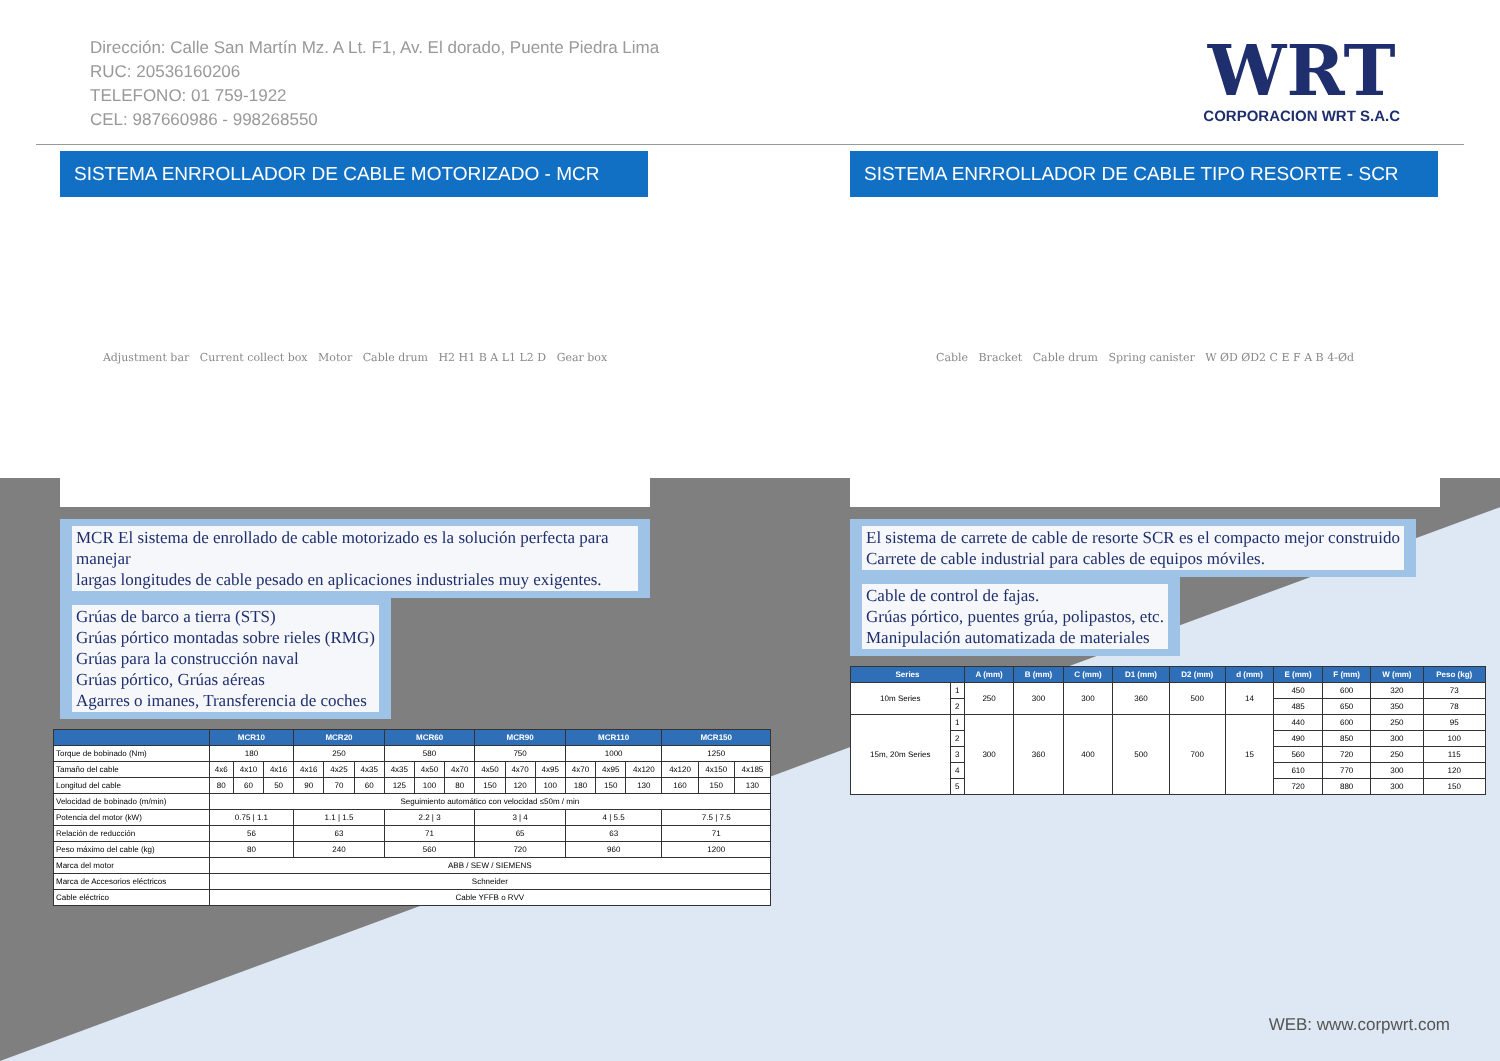Dirección: Calle San Martín Mz. A Lt. F1, Av. El dorado, Puente Piedra Lima
RUC: 20536160206
TELEFONO: 01 759-1922
CEL: 987660986 - 998268550
WRT
CORPORACION WRT S.A.C
SISTEMA ENRROLLADOR DE CABLE MOTORIZADO - MCR
Adjustment bar Current collect box Motor Cable drum H2 H1 B A L1 L2 D Gear box
MCR El sistema de enrollado de cable motorizado es la solución perfecta para manejar
largas longitudes de cable pesado en aplicaciones industriales muy exigentes.
Grúas de barco a tierra (STS)
Grúas pórtico montadas sobre rieles (RMG)
Grúas para la construcción naval
Grúas pórtico, Grúas aéreas
Agarres o imanes, Transferencia de coches
| | MCR10 | | | MCR20 | | | MCR60 | | | MCR90 | | | MCR110 | | | MCR150 | | |
| --- | --- | --- | --- | --- | --- | --- | --- | --- | --- | --- | --- | --- | --- | --- | --- | --- | --- | --- |
| Torque de bobinado (Nm) | 180 | | | 250 | | | 580 | | | 750 | | | 1000 | | | 1250 | | |
| Tamaño del cable | 4x6 | 4x10 | 4x16 | 4x16 | 4x25 | 4x35 | 4x35 | 4x50 | 4x70 | 4x50 | 4x70 | 4x95 | 4x70 | 4x95 | 4x120 | 4x120 | 4x150 | 4x185 |
| Longitud del cable | 80 | 60 | 50 | 90 | 70 | 60 | 125 | 100 | 80 | 150 | 120 | 100 | 180 | 150 | 130 | 160 | 150 | 130 |
| Velocidad de bobinado (m/min) | Seguimiento automático con velocidad ≤50m / min | | | | | | | | | | | | | | | | | |
| Potencia del motor (kW) | 0.75 / 1.1 | | | 1.1 / 1.5 | | | 2.2 / 3 | | | 3 / 4 | | | 4 / 5.5 | | | 7.5 / 7.5 | | |
| Relación de reducción | 56 | | | 63 | | | 71 | | | 65 | | | 63 | | | 71 | | |
| Peso máximo del cable (kg) | 80 | | | 240 | | | 560 | | | 720 | | | 960 | | | 1200 | | |
| Marca del motor | ABB / SEW / SIEMENS | | | | | | | | | | | | | | | | | |
| Marca de Accesorios eléctricos | Schneider | | | | | | | | | | | | | | | | | |
| Cable eléctrico | Cable YFFB o RVV | | | | | | | | | | | | | | | | | |
SISTEMA ENRROLLADOR DE CABLE TIPO RESORTE - SCR
Cable Bracket Cable drum Spring canister W ØD ØD2 C E F A B 4-Ød
El sistema de carrete de cable de resorte SCR es el compacto mejor construido
Carrete de cable industrial para cables de equipos móviles.
Cable de control de fajas.
Grúas pórtico, puentes grúa, polipastos, etc.
Manipulación automatizada de materiales
| Series | | A (mm) | B (mm) | C (mm) | D1 (mm) | D2 (mm) | d (mm) | E (mm) | F (mm) | W (mm) | Peso (kg) |
| --- | --- | --- | --- | --- | --- | --- | --- | --- | --- | --- | --- |
| 10m Series | 1 | 250 | 300 | 300 | 360 | 500 | 14 | 450 | 600 | 320 | 73 |
| | 2 | | | | | | | 485 | 650 | 350 | 78 |
| 15m, 20m Series | 1 | 300 | 360 | 400 | 500 | 700 | 15 | 440 | 600 | 250 | 95 |
| | 2 | | | | | | | 490 | 850 | 300 | 100 |
| | 3 | | | | | | | 560 | 720 | 250 | 115 |
| | 4 | | | | | | | 610 | 770 | 300 | 120 |
| | 5 | | | | | | | 720 | 880 | 300 | 150 |
WEB: www.corpwrt.com